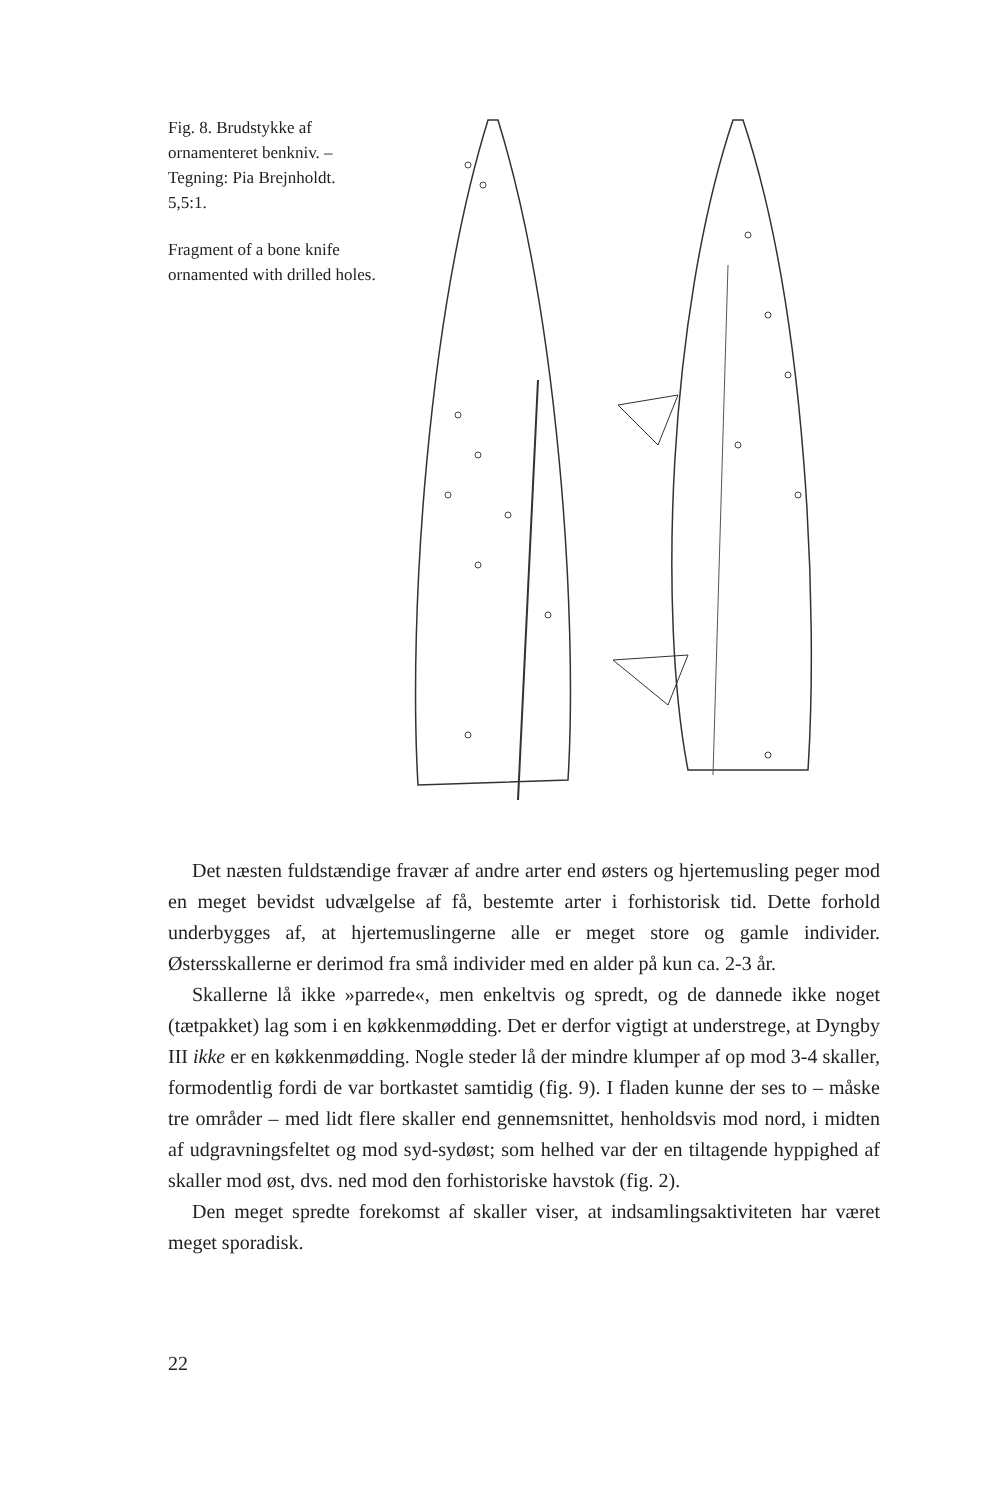Fig. 8. Brudstykke af ornamenteret benkniv. – Tegning: Pia Brejn­holdt. 5,5:1.
Fragment of a bone knife ornamented with drilled holes.
Det næsten fuldstændige fravær af andre arter end østers og hjertemusling peger mod en meget bevidst udvælgelse af få, bestemte arter i forhistorisk tid. Dette forhold underbygges af, at hjertemuslingerne alle er meget store og gamle individer. Østersskallerne er derimod fra små individer med en alder på kun ca. 2-3 år.
Skallerne lå ikke »parrede«, men enkeltvis og spredt, og de dannede ikke noget (tætpakket) lag som i en køkkenmødding. Det er derfor vigtigt at under­strege, at Dyngby III ikke er en køkkenmødding. Nogle steder lå der mindre klumper af op mod 3-4 skaller, formodentlig fordi de var bortkastet samtidig (fig. 9). I fladen kunne der ses to – måske tre områder – med lidt flere skaller end gennemsnittet, henholdsvis mod nord, i midten af udgravningsfeltet og mod syd-sydøst; som helhed var der en tiltagende hyppighed af skaller mod øst, dvs. ned mod den forhistoriske havstok (fig. 2).
Den meget spredte forekomst af skaller viser, at indsamlingsaktiviteten har været meget sporadisk.
22